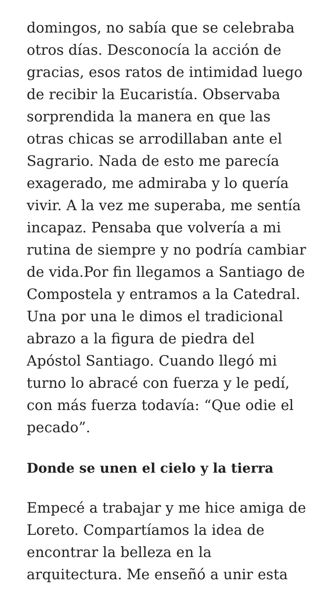domingos, no sabía que se celebraba otros días. Desconocía la acción de gracias, esos ratos de intimidad luego de recibir la Eucaristía. Observaba sorprendida la manera en que las otras chicas se arrodillaban ante el Sagrario. Nada de esto me parecía exagerado, me admiraba y lo quería vivir. A la vez me superaba, me sentía incapaz. Pensaba que volvería a mi rutina de siempre y no podría cambiar de vida.Por fin llegamos a Santiago de Compostela y entramos a la Catedral. Una por una le dimos el tradicional abrazo a la figura de piedra del Apóstol Santiago. Cuando llegó mi turno lo abracé con fuerza y le pedí, con más fuerza todavía: “Que odie el pecado”.
Donde se unen el cielo y la tierra
Empecé a trabajar y me hice amiga de Loreto. Compartíamos la idea de encontrar la belleza en la arquitectura. Me enseñó a unir esta